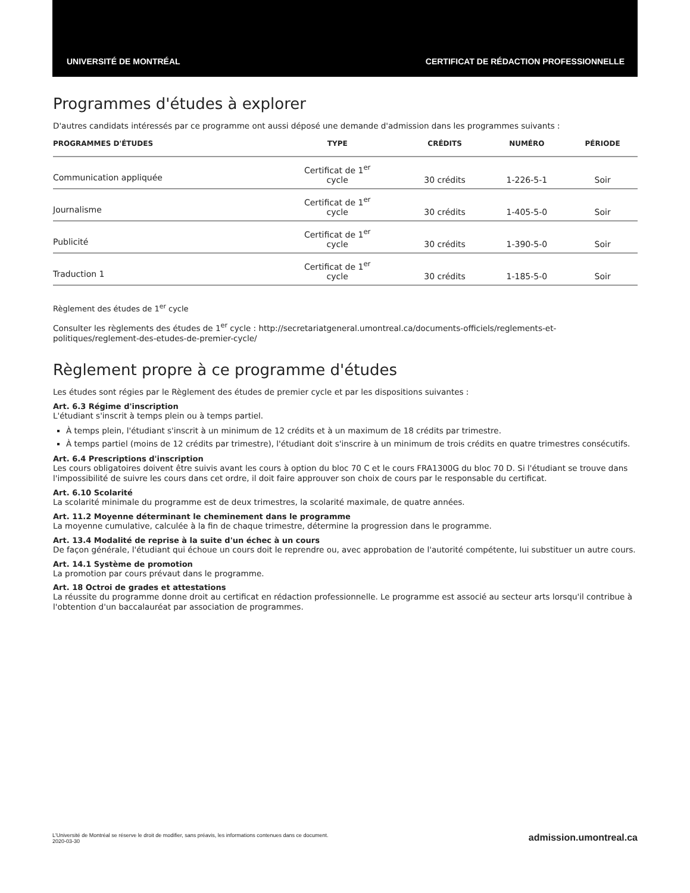UNIVERSITÉ DE MONTRÉAL CERTIFICAT DE RÉDACTION PROFESSIONNELLE
Programmes d'études à explorer
D'autres candidats intéressés par ce programme ont aussi déposé une demande d'admission dans les programmes suivants :
| PROGRAMMES D'ÉTUDES | TYPE | CRÉDITS | NUMÉRO | PÉRIODE |
| --- | --- | --- | --- | --- |
| Communication appliquée | Certificat de 1<sup>er</sup> cycle | 30 crédits | 1-226-5-1 | Soir |
| Journalisme | Certificat de 1<sup>er</sup> cycle | 30 crédits | 1-405-5-0 | Soir |
| Publicité | Certificat de 1<sup>er</sup> cycle | 30 crédits | 1-390-5-0 | Soir |
| Traduction 1 | Certificat de 1<sup>er</sup> cycle | 30 crédits | 1-185-5-0 | Soir |
Règlement des études de 1<sup>er</sup> cycle
Consulter les règlements des études de 1<sup>er</sup> cycle : http://secretariatgeneral.umontreal.ca/documents-officiels/reglements-et-politiques/reglement-des-etudes-de-premier-cycle/
Règlement propre à ce programme d'études
Les études sont régies par le Règlement des études de premier cycle et par les dispositions suivantes :
Art. 6.3 Régime d'inscription
L'étudiant s'inscrit à temps plein ou à temps partiel.
À temps plein, l'étudiant s'inscrit à un minimum de 12 crédits et à un maximum de 18 crédits par trimestre.
À temps partiel (moins de 12 crédits par trimestre), l'étudiant doit s'inscrire à un minimum de trois crédits en quatre trimestres consécutifs.
Art. 6.4 Prescriptions d'inscription
Les cours obligatoires doivent être suivis avant les cours à option du bloc 70 C et le cours FRA1300G du bloc 70 D. Si l'étudiant se trouve dans l'impossibilité de suivre les cours dans cet ordre, il doit faire approuver son choix de cours par le responsable du certificat.
Art. 6.10 Scolarité
La scolarité minimale du programme est de deux trimestres, la scolarité maximale, de quatre années.
Art. 11.2 Moyenne déterminant le cheminement dans le programme
La moyenne cumulative, calculée à la fin de chaque trimestre, détermine la progression dans le programme.
Art. 13.4 Modalité de reprise à la suite d'un échec à un cours
De façon générale, l'étudiant qui échoue un cours doit le reprendre ou, avec approbation de l'autorité compétente, lui substituer un autre cours.
Art. 14.1 Système de promotion
La promotion par cours prévaut dans le programme.
Art. 18 Octroi de grades et attestations
La réussite du programme donne droit au certificat en rédaction professionnelle. Le programme est associé au secteur arts lorsqu'il contribue à l'obtention d'un baccalauréat par association de programmes.
L'Université de Montréal se réserve le droit de modifier, sans préavis, les informations contenues dans ce document.
2020-03-30
admission.umontreal.ca